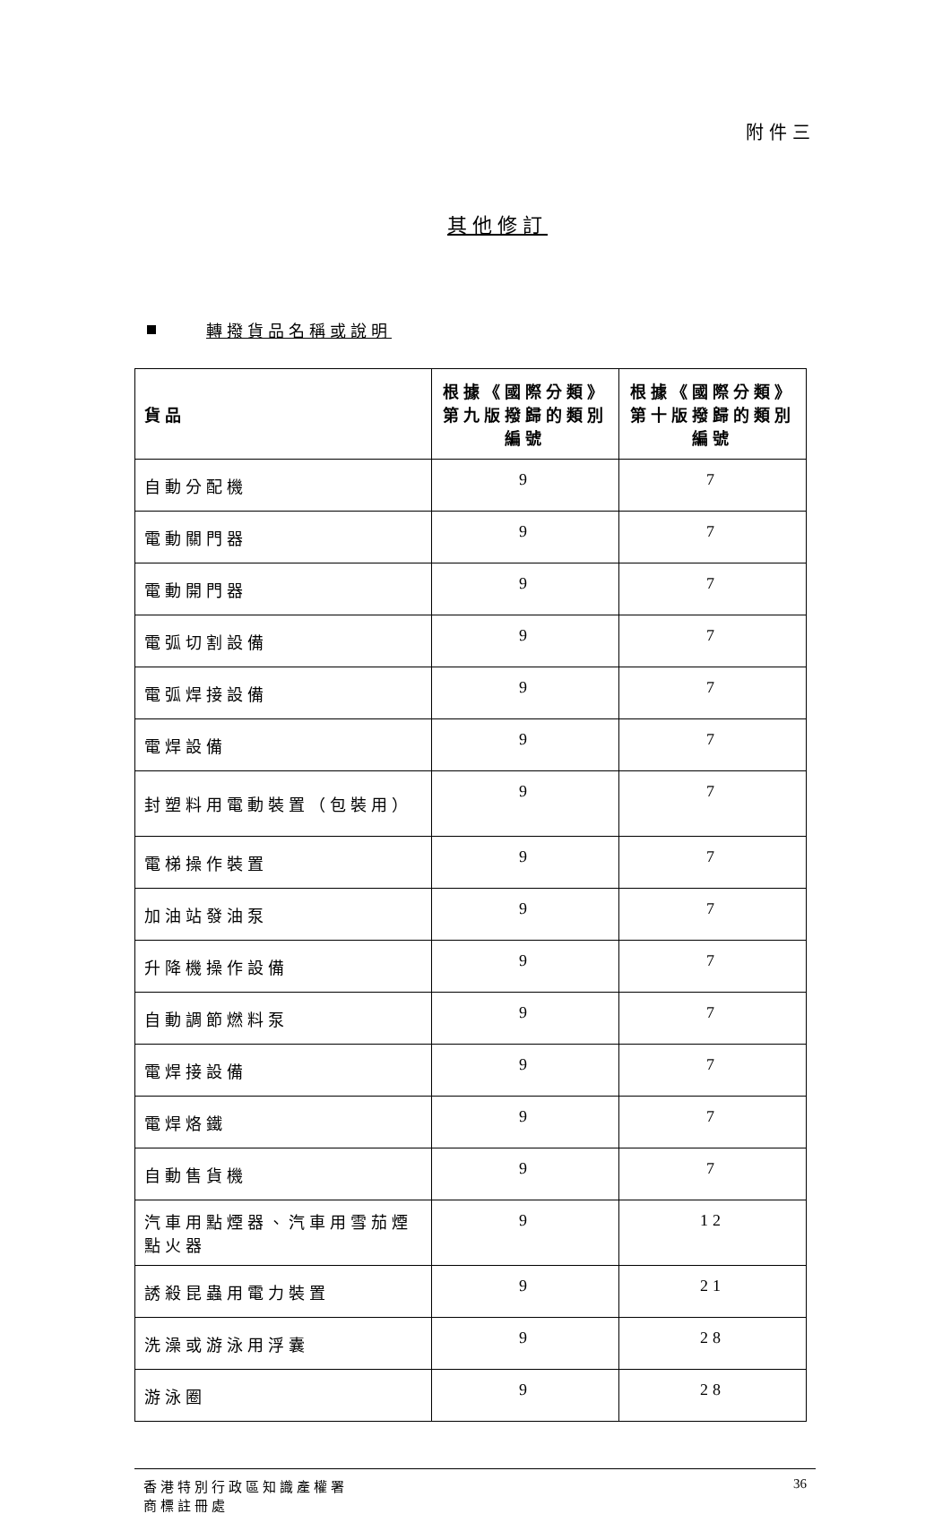附件三
其他修訂
轉撥貨品名稱或說明
| 貨品 | 根據《國際分類》第九版撥歸的類別編號 | 根據《國際分類》第十版撥歸的類別編號 |
| --- | --- | --- |
| 自動分配機 | 9 | 7 |
| 電動關門器 | 9 | 7 |
| 電動開門器 | 9 | 7 |
| 電弧切割設備 | 9 | 7 |
| 電弧焊接設備 | 9 | 7 |
| 電焊設備 | 9 | 7 |
| 封塑料用電動裝置（包裝用） | 9 | 7 |
| 電梯操作裝置 | 9 | 7 |
| 加油站發油泵 | 9 | 7 |
| 升降機操作設備 | 9 | 7 |
| 自動調節燃料泵 | 9 | 7 |
| 電焊接設備 | 9 | 7 |
| 電焊烙鐵 | 9 | 7 |
| 自動售貨機 | 9 | 7 |
| 汽車用點煙器、汽車用雪茄煙點火器 | 9 | 12 |
| 誘殺昆蟲用電力裝置 | 9 | 21 |
| 洗澡或游泳用浮囊 | 9 | 28 |
| 游泳圈 | 9 | 28 |
香港特別行政區知識產權署
商標註冊處
36